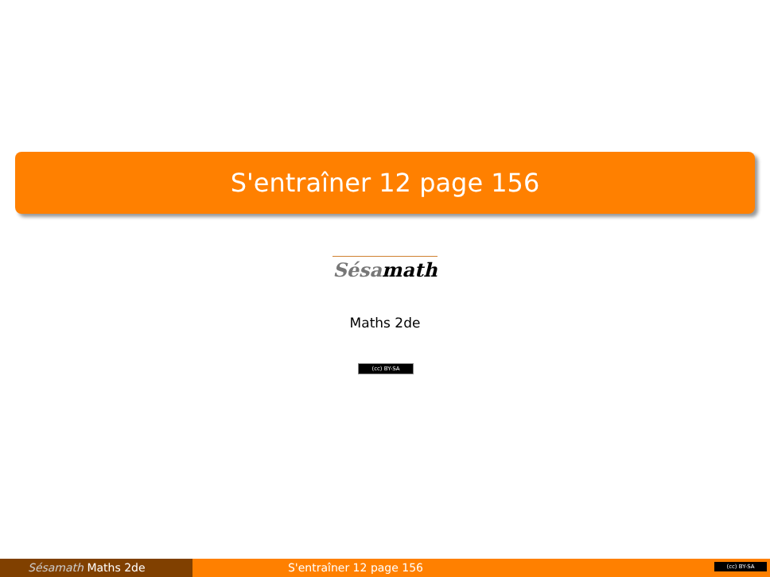S'entraîner 12 page 156
Sésamath
Maths 2de
(cc) BY-SA
Sésamath Maths 2de S'entraîner 12 page 156
(cc) BY-SA